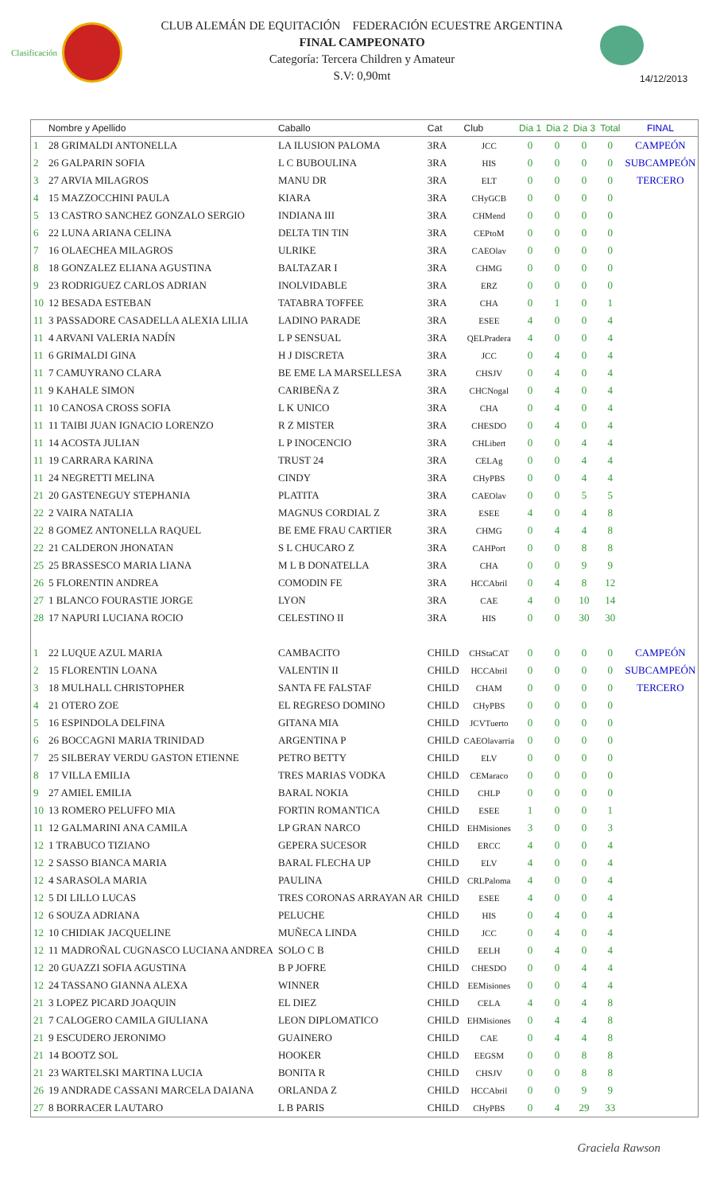Clasificación
CLUB ALEMÁN DE EQUITACIÓN FEDERACIÓN ECUESTRE ARGENTINA
FINAL CAMPEONATO
Categoría: Tercera Children y Amateur
S.V: 0,90mt
14/12/2013
| | Nombre y Apellido | Caballo | Cat | Club | Dia 1 | Dia 2 | Dia 3 | Total | FINAL |
| --- | --- | --- | --- | --- | --- | --- | --- | --- | --- |
| 1 | 28 GRIMALDI ANTONELLA | LA ILUSION PALOMA | 3RA | JCC | 0 | 0 | 0 | 0 | CAMPEÓN |
| 2 | 26 GALPARIN SOFIA | L C BUBOULINA | 3RA | HIS | 0 | 0 | 0 | 0 | SUBCAMPEÓN |
| 3 | 27 ARVIA MILAGROS | MANU DR | 3RA | ELT | 0 | 0 | 0 | 0 | TERCERO |
| 4 | 15 MAZZOCCHINI PAULA | KIARA | 3RA | CHyGCB | 0 | 0 | 0 | 0 | |
| 5 | 13 CASTRO SANCHEZ GONZALO SERGIO | INDIANA III | 3RA | CHMend | 0 | 0 | 0 | 0 | |
| 6 | 22 LUNA ARIANA CELINA | DELTA TIN TIN | 3RA | CEPtoM | 0 | 0 | 0 | 0 | |
| 7 | 16 OLAECHEA MILAGROS | ULRIKE | 3RA | CAEOlav | 0 | 0 | 0 | 0 | |
| 8 | 18 GONZALEZ ELIANA AGUSTINA | BALTAZAR I | 3RA | CHMG | 0 | 0 | 0 | 0 | |
| 9 | 23 RODRIGUEZ CARLOS ADRIAN | INOLVIDABLE | 3RA | ERZ | 0 | 0 | 0 | 0 | |
| 10 | 12 BESADA ESTEBAN | TATABRA TOFFEE | 3RA | CHA | 0 | 1 | 0 | 1 | |
| 11 | 3 PASSADORE CASADELLA ALEXIA LILIA | LADINO PARADE | 3RA | ESEE | 4 | 0 | 0 | 4 | |
| 11 | 4 ARVANI VALERIA NADÍN | L P SENSUAL | 3RA | QELPradera | 4 | 0 | 0 | 4 | |
| 11 | 6 GRIMALDI GINA | H J DISCRETA | 3RA | JCC | 0 | 4 | 0 | 4 | |
| 11 | 7 CAMUYRANO CLARA | BE EME LA MARSELLESA | 3RA | CHSJV | 0 | 4 | 0 | 4 | |
| 11 | 9 KAHALE SIMON | CARIBEÑA Z | 3RA | CHCNogal | 0 | 4 | 0 | 4 | |
| 11 | 10 CANOSA CROSS SOFIA | L K UNICO | 3RA | CHA | 0 | 4 | 0 | 4 | |
| 11 | 11 TAIBI JUAN IGNACIO LORENZO | R Z MISTER | 3RA | CHESDO | 0 | 4 | 0 | 4 | |
| 11 | 14 ACOSTA JULIAN | L P INOCENCIO | 3RA | CHLibert | 0 | 0 | 4 | 4 | |
| 11 | 19 CARRARA KARINA | TRUST 24 | 3RA | CELAg | 0 | 0 | 4 | 4 | |
| 11 | 24 NEGRETTI MELINA | CINDY | 3RA | CHyPBS | 0 | 0 | 4 | 4 | |
| 21 | 20 GASTENEGUY STEPHANIA | PLATITA | 3RA | CAEOlav | 0 | 0 | 5 | 5 | |
| 22 | 2 VAIRA NATALIA | MAGNUS CORDIAL Z | 3RA | ESEE | 4 | 0 | 4 | 8 | |
| 22 | 8 GOMEZ ANTONELLA RAQUEL | BE EME FRAU CARTIER | 3RA | CHMG | 0 | 4 | 4 | 8 | |
| 22 | 21 CALDERON JHONATAN | S L CHUCARO Z | 3RA | CAHPort | 0 | 0 | 8 | 8 | |
| 25 | 25 BRASSESCO MARIA LIANA | M L B DONATELLA | 3RA | CHA | 0 | 0 | 9 | 9 | |
| 26 | 5 FLORENTIN ANDREA | COMODIN FE | 3RA | HCCAbril | 0 | 4 | 8 | 12 | |
| 27 | 1 BLANCO FOURASTIE JORGE | LYON | 3RA | CAE | 4 | 0 | 10 | 14 | |
| 28 | 17 NAPURI LUCIANA ROCIO | CELESTINO II | 3RA | HIS | 0 | 0 | 30 | 30 | |
| 1 | 22 LUQUE AZUL MARIA | CAMBACITO | CHILD | CHStaCAT | 0 | 0 | 0 | 0 | CAMPEÓN |
| 2 | 15 FLORENTIN LOANA | VALENTIN II | CHILD | HCCAbril | 0 | 0 | 0 | 0 | SUBCAMPEÓN |
| 3 | 18 MULHALL CHRISTOPHER | SANTA FE FALSTAF | CHILD | CHAM | 0 | 0 | 0 | 0 | TERCERO |
| 4 | 21 OTERO ZOE | EL REGRESO DOMINO | CHILD | CHyPBS | 0 | 0 | 0 | 0 | |
| 5 | 16 ESPINDOLA DELFINA | GITANA MIA | CHILD | JCVTuerto | 0 | 0 | 0 | 0 | |
| 6 | 26 BOCCAGNI MARIA TRINIDAD | ARGENTINA P | CHILD | CAEOlavarria | 0 | 0 | 0 | 0 | |
| 7 | 25 SILBERAY VERDU GASTON ETIENNE | PETRO BETTY | CHILD | ELV | 0 | 0 | 0 | 0 | |
| 8 | 17 VILLA EMILIA | TRES MARIAS VODKA | CHILD | CEMaraco | 0 | 0 | 0 | 0 | |
| 9 | 27 AMIEL EMILIA | BARAL NOKIA | CHILD | CHLP | 0 | 0 | 0 | 0 | |
| 10 | 13 ROMERO PELUFFO MIA | FORTIN ROMANTICA | CHILD | ESEE | 1 | 0 | 0 | 1 | |
| 11 | 12 GALMARINI ANA CAMILA | LP GRAN NARCO | CHILD | EHMisiones | 3 | 0 | 0 | 3 | |
| 12 | 1 TRABUCO TIZIANO | GEPERA SUCESOR | CHILD | ERCC | 4 | 0 | 0 | 4 | |
| 12 | 2 SASSO BIANCA MARIA | BARAL FLECHA UP | CHILD | ELV | 4 | 0 | 0 | 4 | |
| 12 | 4 SARASOLA MARIA | PAULINA | CHILD | CRLPaloma | 4 | 0 | 0 | 4 | |
| 12 | 5 DI LILLO LUCAS | TRES CORONAS ARRAYAN AR | CHILD | ESEE | 4 | 0 | 0 | 4 | |
| 12 | 6 SOUZA ADRIANA | PELUCHE | CHILD | HIS | 0 | 4 | 0 | 4 | |
| 12 | 10 CHIDIAK JACQUELINE | MUÑECA LINDA | CHILD | JCC | 0 | 4 | 0 | 4 | |
| 12 | 11 MADROÑAL CUGNASCO LUCIANA ANDREA | SOLO C B | CHILD | EELH | 0 | 4 | 0 | 4 | |
| 12 | 20 GUAZZI SOFIA AGUSTINA | B P JOFRE | CHILD | CHESDO | 0 | 0 | 4 | 4 | |
| 12 | 24 TASSANO GIANNA ALEXA | WINNER | CHILD | EEMisiones | 0 | 0 | 4 | 4 | |
| 21 | 3 LOPEZ PICARD JOAQUIN | EL DIEZ | CHILD | CELA | 4 | 0 | 4 | 8 | |
| 21 | 7 CALOGERO CAMILA GIULIANA | LEON DIPLOMATICO | CHILD | EHMisiones | 0 | 4 | 4 | 8 | |
| 21 | 9 ESCUDERO JERONIMO | GUAINERO | CHILD | CAE | 0 | 4 | 4 | 8 | |
| 21 | 14 BOOTZ SOL | HOOKER | CHILD | EEGSM | 0 | 0 | 8 | 8 | |
| 21 | 23 WARTELSKI MARTINA LUCIA | BONITA R | CHILD | CHSJV | 0 | 0 | 8 | 8 | |
| 26 | 19 ANDRADE CASSANI MARCELA DAIANA | ORLANDA Z | CHILD | HCCAbril | 0 | 0 | 9 | 9 | |
| 27 | 8 BORRACER LAUTARO | L B PARIS | CHILD | CHyPBS | 0 | 4 | 29 | 33 | |
Graciela Rawson